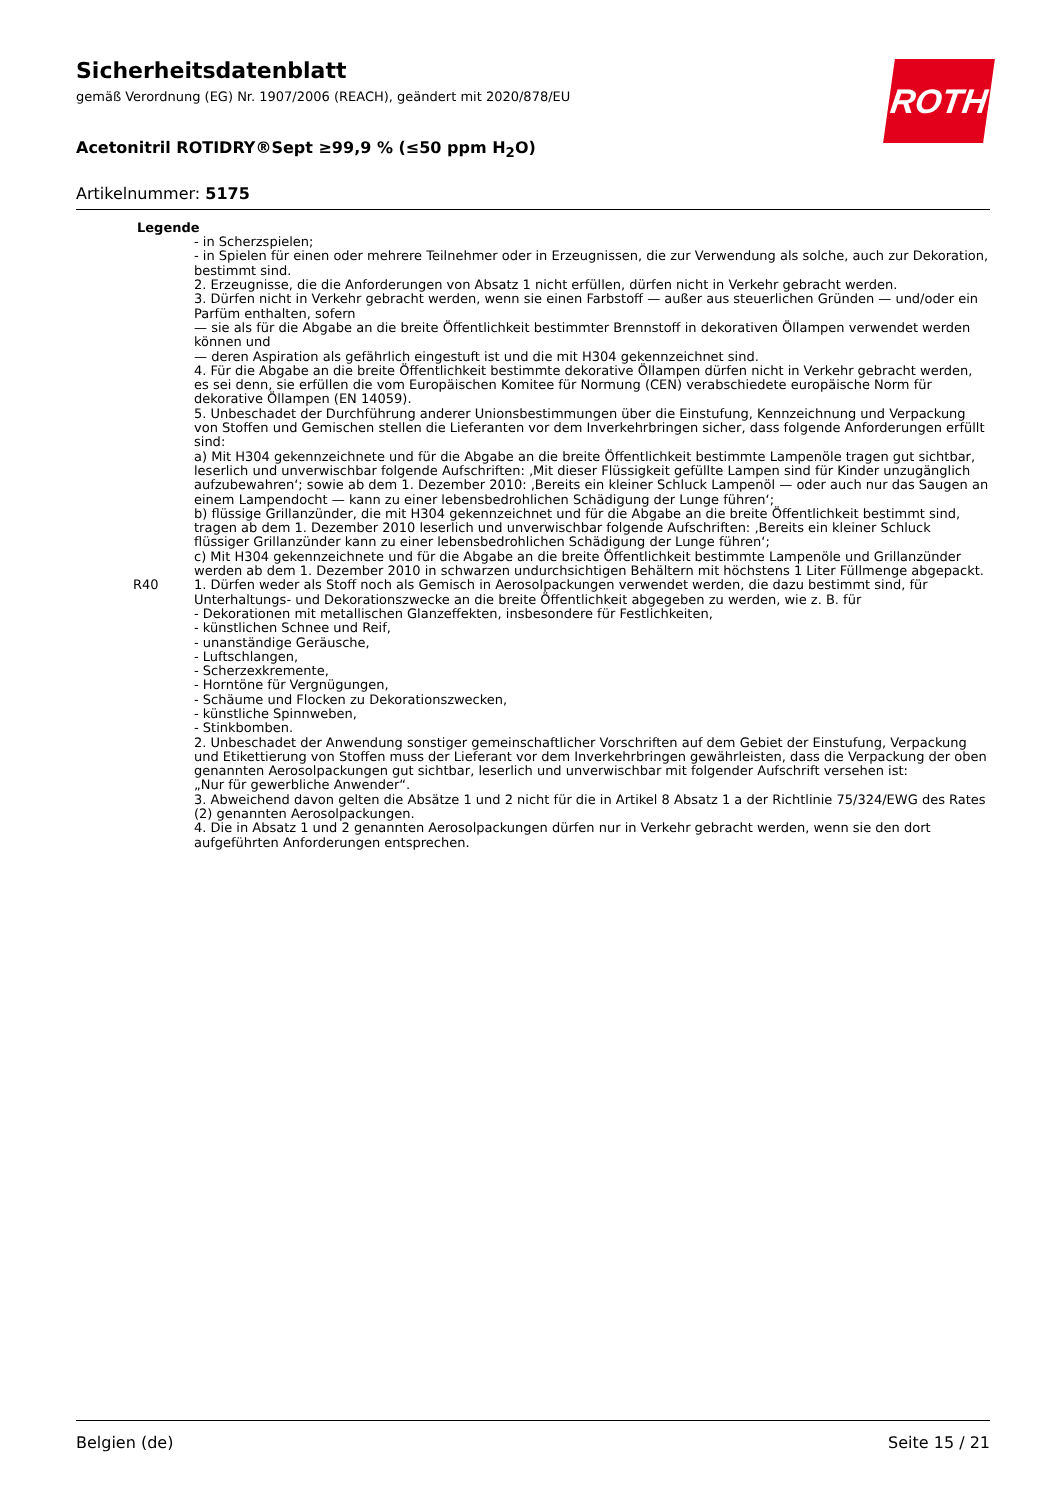ROTH
Sicherheitsdatenblatt
gemäß Verordnung (EG) Nr. 1907/2006 (REACH), geändert mit 2020/878/EU
Acetonitril ROTIDRY®Sept ≥99,9 % (≤50 ppm H<sub>2</sub>O)
Artikelnummer: 5175
Legende
- in Scherzspielen;
- in Spielen für einen oder mehrere Teilnehmer oder in Erzeugnissen, die zur Verwendung als solche, auch zur Dekoration, bestimmt sind.
2. Erzeugnisse, die die Anforderungen von Absatz 1 nicht erfüllen, dürfen nicht in Verkehr gebracht werden.
3. Dürfen nicht in Verkehr gebracht werden, wenn sie einen Farbstoff — außer aus steuerlichen Gründen — und/oder ein Parfüm enthalten, sofern
— sie als für die Abgabe an die breite Öffentlichkeit bestimmter Brennstoff in dekorativen Öllampen verwendet werden können und
— deren Aspiration als gefährlich eingestuft ist und die mit H304 gekennzeichnet sind.
4. Für die Abgabe an die breite Öffentlichkeit bestimmte dekorative Öllampen dürfen nicht in Verkehr gebracht werden, es sei denn, sie erfüllen die vom Europäischen Komitee für Normung (CEN) verabschiedete europäische Norm für dekorative Öllampen (EN 14059).
5. Unbeschadet der Durchführung anderer Unionsbestimmungen über die Einstufung, Kennzeichnung und Verpackung von Stoffen und Gemischen stellen die Lieferanten vor dem Inverkehrbringen sicher, dass folgende Anforderungen erfüllt sind:
a) Mit H304 gekennzeichnete und für die Abgabe an die breite Öffentlichkeit bestimmte Lampenöle tragen gut sichtbar, leserlich und unverwischbar folgende Aufschriften: ‚Mit dieser Flüssigkeit gefüllte Lampen sind für Kinder unzugänglich aufzubewahren‘; sowie ab dem 1. Dezember 2010: ‚Bereits ein kleiner Schluck Lampenöl — oder auch nur das Saugen an einem Lampendocht — kann zu einer lebensbedrohlichen Schädigung der Lunge führen‘;
b) flüssige Grillanzünder, die mit H304 gekennzeichnet und für die Abgabe an die breite Öffentlichkeit bestimmt sind, tragen ab dem 1. Dezember 2010 leserlich und unverwischbar folgende Aufschriften: ‚Bereits ein kleiner Schluck flüssiger Grillanzünder kann zu einer lebensbedrohlichen Schädigung der Lunge führen‘;
c) Mit H304 gekennzeichnete und für die Abgabe an die breite Öffentlichkeit bestimmte Lampenöle und Grillanzünder werden ab dem 1. Dezember 2010 in schwarzen undurchsichtigen Behältern mit höchstens 1 Liter Füllmenge abgepackt.
R40 1. Dürfen weder als Stoff noch als Gemisch in Aerosolpackungen verwendet werden, die dazu bestimmt sind, für Unterhaltungs- und Dekorationszwecke an die breite Öffentlichkeit abgegeben zu werden, wie z. B. für
- Dekorationen mit metallischen Glanzeffekten, insbesondere für Festlichkeiten,
- künstlichen Schnee und Reif,
- unanständige Geräusche,
- Luftschlangen,
- Scherzexkremente,
- Horntöne für Vergnügungen,
- Schäume und Flocken zu Dekorationszwecken,
- künstliche Spinnweben,
- Stinkbomben.
2. Unbeschadet der Anwendung sonstiger gemeinschaftlicher Vorschriften auf dem Gebiet der Einstufung, Verpackung und Etikettierung von Stoffen muss der Lieferant vor dem Inverkehrbringen gewährleisten, dass die Verpackung der oben genannten Aerosolpackungen gut sichtbar, leserlich und unverwischbar mit folgender Aufschrift versehen ist:
„Nur für gewerbliche Anwender“.
3. Abweichend davon gelten die Absätze 1 und 2 nicht für die in Artikel 8 Absatz 1 a der Richtlinie 75/324/EWG des Rates (2) genannten Aerosolpackungen.
4. Die in Absatz 1 und 2 genannten Aerosolpackungen dürfen nur in Verkehr gebracht werden, wenn sie den dort aufgeführten Anforderungen entsprechen.
Belgien (de) Seite 15 / 21